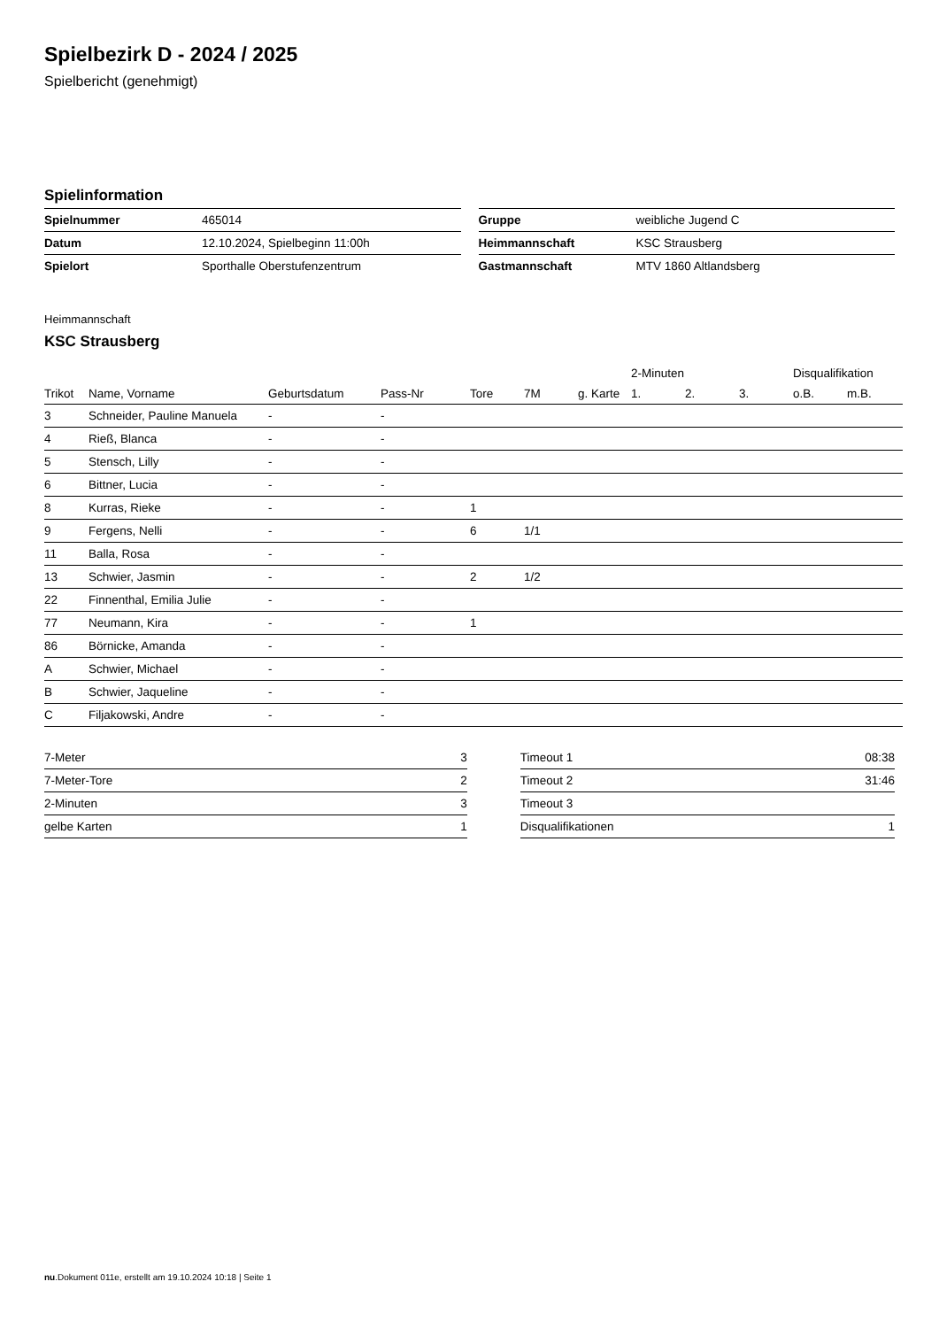Spielbezirk D - 2024 / 2025
Spielbericht (genehmigt)
Spielinformation
| Spielnummer | 465014 |
| Datum | 12.10.2024, Spielbeginn 11:00h |
| Spielort | Sporthalle Oberstufenzentrum |
| Gruppe | weibliche Jugend C |
| Heimmannschaft | KSC Strausberg |
| Gastmannschaft | MTV 1860 Altlandsberg |
Heimmannschaft
KSC Strausberg
| | | | | | | | 2-Minuten | | | Disqualifikation | |
| --- | --- | --- | --- | --- | --- | --- | --- | --- | --- | --- | --- |
| Trikot | Name, Vorname | Geburtsdatum | Pass-Nr | Tore | 7M | g. Karte | 1. | 2. | 3. | o.B. | m.B. |
| 3 | Schneider, Pauline Manuela | - | - | | | | | | | | |
| 4 | Rieß, Blanca | - | - | | | | | | | | |
| 5 | Stensch, Lilly | - | - | | | | | | | | |
| 6 | Bittner, Lucia | - | - | | | | | | | | |
| 8 | Kurras, Rieke | - | - | 1 | | | | | | | |
| 9 | Fergens, Nelli | - | - | 6 | 1/1 | | | | | | |
| 11 | Balla, Rosa | - | - | | | | | | | | |
| 13 | Schwier, Jasmin | - | - | 2 | 1/2 | | | | | | |
| 22 | Finnenthal, Emilia Julie | - | - | | | | | | | | |
| 77 | Neumann, Kira | - | - | 1 | | | | | | | |
| 86 | Börnicke, Amanda | - | - | | | | | | | | |
| A | Schwier, Michael | - | - | | | | | | | | |
| B | Schwier, Jaqueline | - | - | | | | | | | | |
| C | Filjakowski, Andre | - | - | | | | | | | | |
| 7-Meter | 3 |
| 7-Meter-Tore | 2 |
| 2-Minuten | 3 |
| gelbe Karten | 1 |
| Timeout 1 | 08:38 |
| Timeout 2 | 31:46 |
| Timeout 3 | |
| Disqualifikationen | 1 |
nu.Dokument 011e, erstellt am 19.10.2024 10:18 | Seite 1